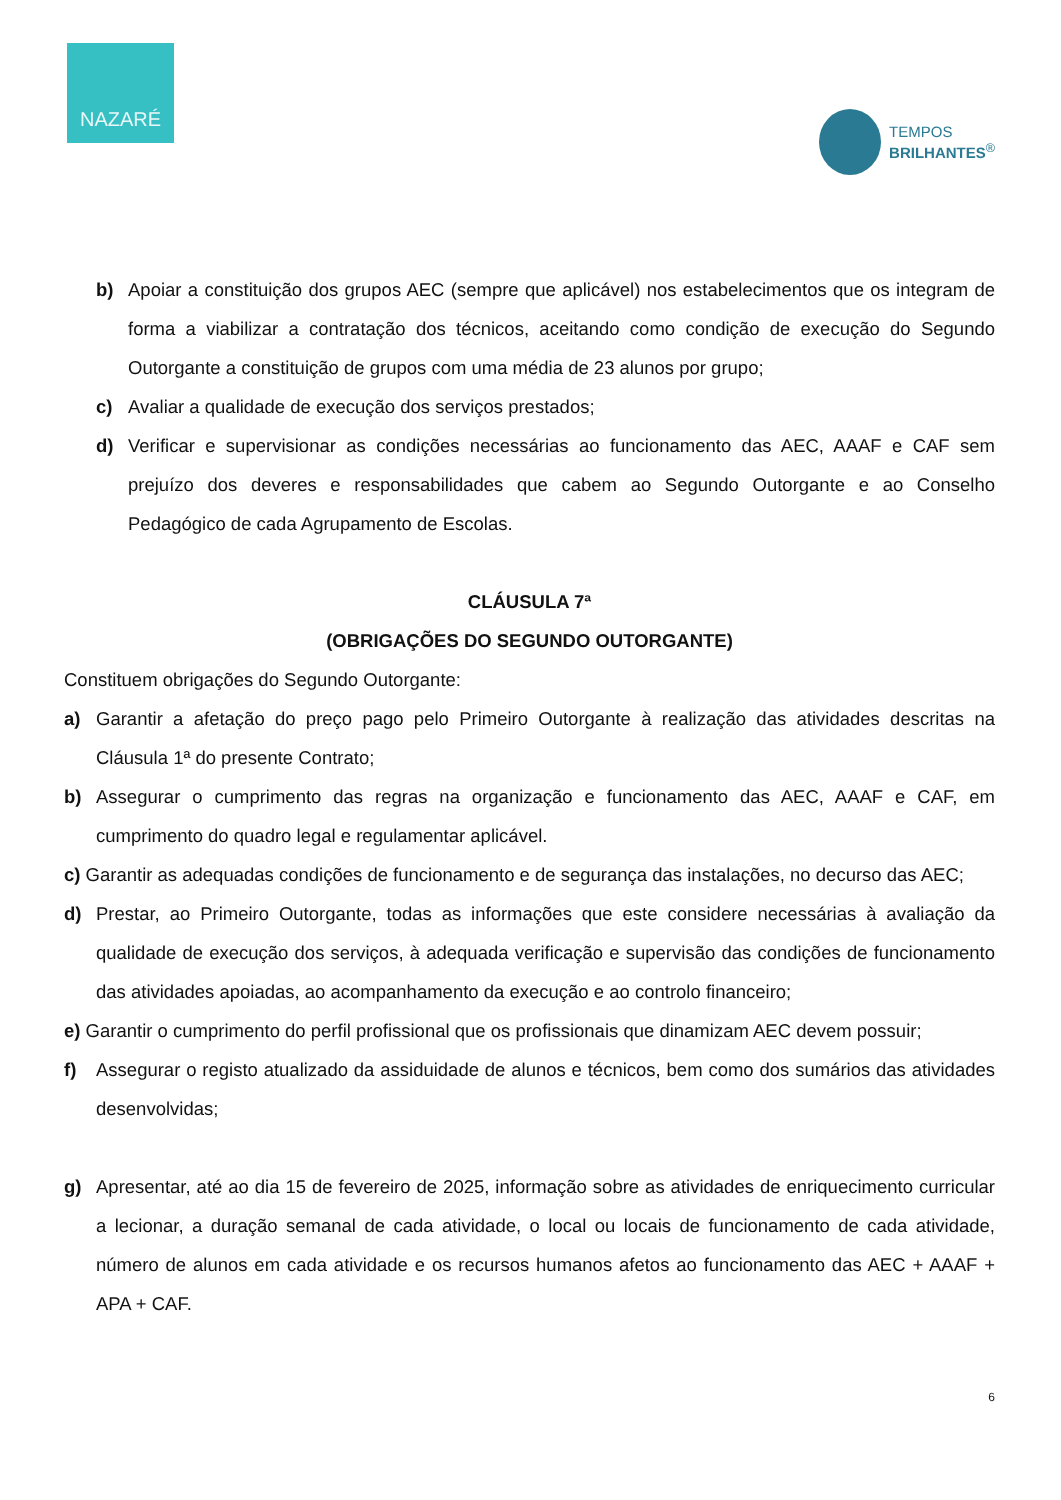NAZARÉ
TEMPOS
BRILHANTES<sup>®</sup>
b) Apoiar a constituição dos grupos AEC (sempre que aplicável) nos estabelecimentos que os integram de forma a viabilizar a contratação dos técnicos, aceitando como condição de execução do Segundo Outorgante a constituição de grupos com uma média de 23 alunos por grupo;
c) Avaliar a qualidade de execução dos serviços prestados;
d) Verificar e supervisionar as condições necessárias ao funcionamento das AEC, AAAF e CAF sem prejuízo dos deveres e responsabilidades que cabem ao Segundo Outorgante e ao Conselho Pedagógico de cada Agrupamento de Escolas.
CLÁUSULA 7ª
(OBRIGAÇÕES DO SEGUNDO OUTORGANTE)
Constituem obrigações do Segundo Outorgante:
a) Garantir a afetação do preço pago pelo Primeiro Outorgante à realização das atividades descritas na Cláusula 1ª do presente Contrato;
b) Assegurar o cumprimento das regras na organização e funcionamento das AEC, AAAF e CAF, em cumprimento do quadro legal e regulamentar aplicável.
c) Garantir as adequadas condições de funcionamento e de segurança das instalações, no decurso das AEC;
d) Prestar, ao Primeiro Outorgante, todas as informações que este considere necessárias à avaliação da qualidade de execução dos serviços, à adequada verificação e supervisão das condições de funcionamento das atividades apoiadas, ao acompanhamento da execução e ao controlo financeiro;
e) Garantir o cumprimento do perfil profissional que os profissionais que dinamizam AEC devem possuir;
f) Assegurar o registo atualizado da assiduidade de alunos e técnicos, bem como dos sumários das atividades desenvolvidas;
g) Apresentar, até ao dia 15 de fevereiro de 2025, informação sobre as atividades de enriquecimento curricular a lecionar, a duração semanal de cada atividade, o local ou locais de funcionamento de cada atividade, número de alunos em cada atividade e os recursos humanos afetos ao funcionamento das AEC + AAAF + APA + CAF.
6